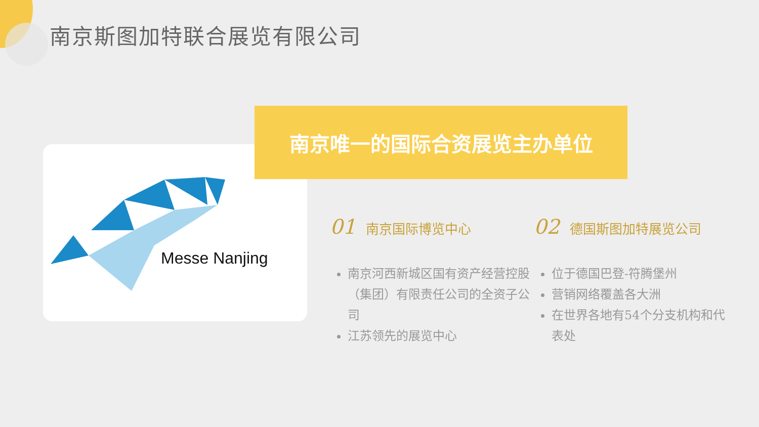南京斯图加特联合展览有限公司
Messe Nanjing
南京唯一的国际合资展览主办单位
01 南京国际博览中心
南京河西新城区国有资产经营控股（集团）有限责任公司的全资子公司
江苏领先的展览中心
02 德国斯图加特展览公司
位于德国巴登-符腾堡州
营销网络覆盖各大洲
在世界各地有54个分支机构和代表处